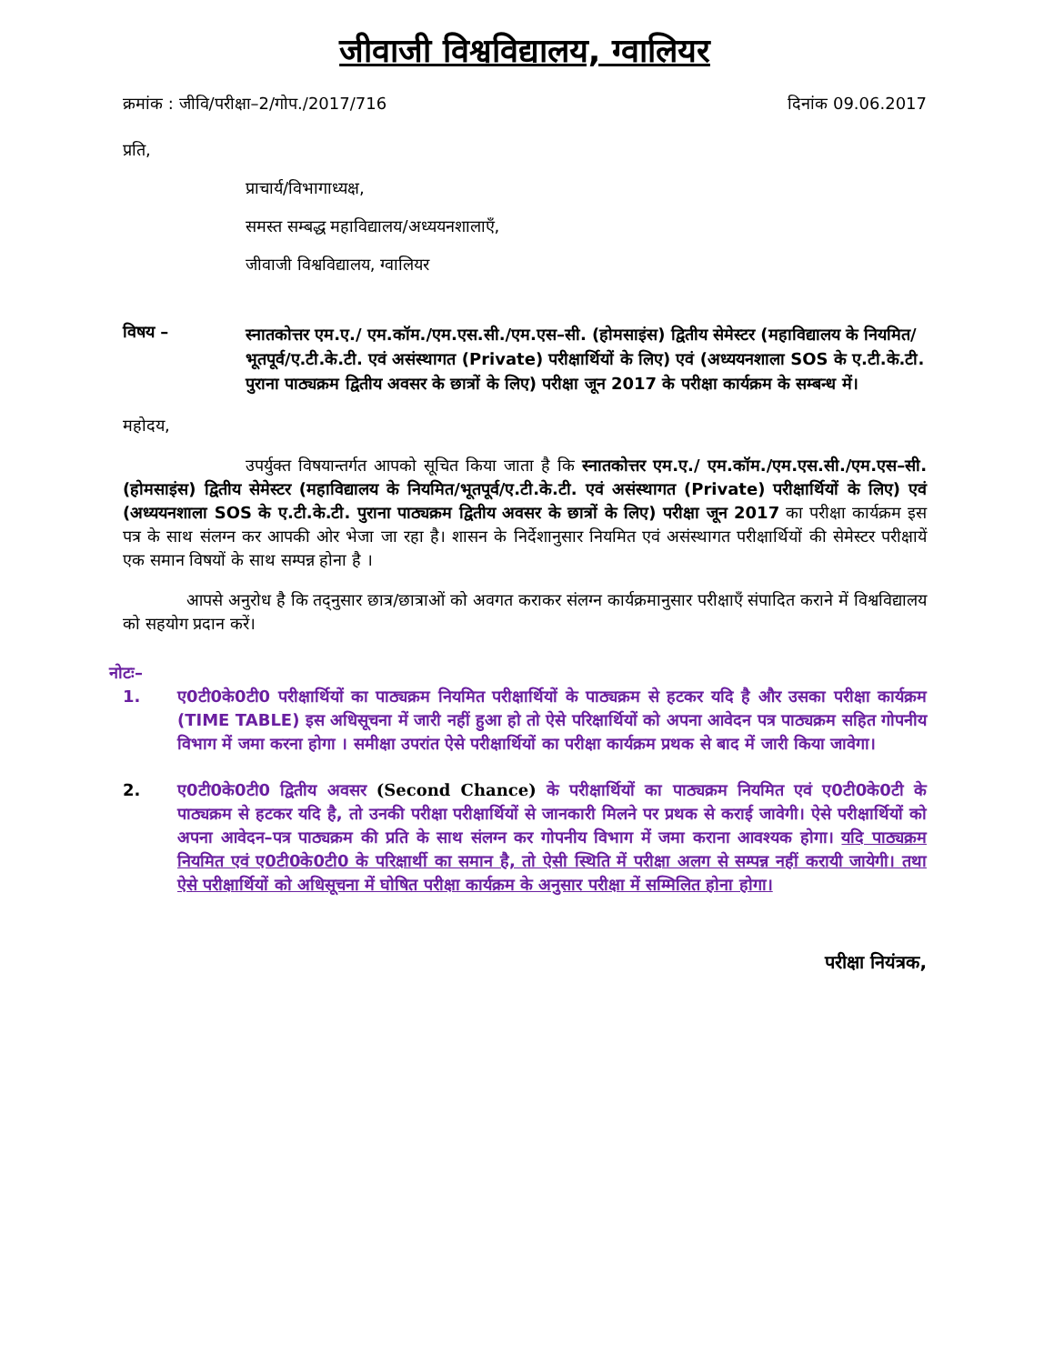जीवाजी विश्वविद्यालय, ग्वालियर
क्रमांक : जीवि/परीक्षा–2/गोप./2017/716 दिनांक 09.06.2017
प्रति,
प्राचार्य/विभागाध्यक्ष,
समस्त सम्बद्ध महाविद्यालय/अध्ययनशालाएँ,
जीवाजी विश्वविद्यालय, ग्वालियर
विषय –
स्नातकोत्तर एम.ए./ एम.कॉम./एम.एस.सी./एम.एस–सी. (होमसाइंस) द्वितीय सेमेस्टर (महाविद्यालय के नियमित/भूतपूर्व/ए.टी.के.टी. एवं असंस्थागत (Private) परीक्षार्थियों के लिए) एवं (अध्ययनशाला SOS के ए.टी.के.टी. पुराना पाठ्यक्रम द्वितीय अवसर के छात्रों के लिए) परीक्षा जून 2017 के परीक्षा कार्यक्रम के सम्बन्ध में।
महोदय,
उपर्युक्त विषयान्तर्गत आपको सूचित किया जाता है कि स्नातकोत्तर एम.ए./ एम.कॉम./एम.एस.सी./एम.एस–सी. (होमसाइंस) द्वितीय सेमेस्टर (महाविद्यालय के नियमित/भूतपूर्व/ए.टी.के.टी. एवं असंस्थागत (Private) परीक्षार्थियों के लिए) एवं (अध्ययनशाला SOS के ए.टी.के.टी. पुराना पाठ्यक्रम द्वितीय अवसर के छात्रों के लिए) परीक्षा जून 2017 का परीक्षा कार्यक्रम इस पत्र के साथ संलग्न कर आपकी ओर भेजा जा रहा है। शासन के निर्देशानुसार नियमित एवं असंस्थागत परीक्षार्थियों की सेमेस्टर परीक्षायें एक समान विषयों के साथ सम्पन्न होना है ।
आपसे अनुरोध है कि तद्नुसार छात्र/छात्राओं को अवगत कराकर संलग्न कार्यक्रमानुसार परीक्षाएँ संपादित कराने में विश्वविद्यालय को सहयोग प्रदान करें।
नोटः–
1. ए0टी0के0टी0 परीक्षार्थियों का पाठ्यक्रम नियमित परीक्षार्थियों के पाठ्यक्रम से हटकर यदि है और उसका परीक्षा कार्यक्रम (TIME TABLE) इस अधिसूचना में जारी नहीं हुआ हो तो ऐसे परिक्षार्थियों को अपना आवेदन पत्र पाठ्यक्रम सहित गोपनीय विभाग में जमा करना होगा । समीक्षा उपरांत ऐसे परीक्षार्थियों का परीक्षा कार्यक्रम प्रथक से बाद में जारी किया जावेगा।
2. ए0टी0के0टी0 द्वितीय अवसर (Second Chance) के परीक्षार्थियों का पाठ्यक्रम नियमित एवं ए0टी0के0टी के पाठ्यक्रम से हटकर यदि है, तो उनकी परीक्षा परीक्षार्थियों से जानकारी मिलने पर प्रथक से कराई जावेगी। ऐसे परीक्षार्थियों को अपना आवेदन–पत्र पाठ्यक्रम की प्रति के साथ संलग्न कर गोपनीय विभाग में जमा कराना आवश्यक होगा। यदि पाठ्यक्रम नियमित एवं ए0टी0के0टी0 के परिक्षार्थी का समान है, तो ऐसी स्थिति में परीक्षा अलग से सम्पन्न नहीं करायी जायेगी। तथा ऐसे परीक्षार्थियों को अधिसूचना में घोषित परीक्षा कार्यक्रम के अनुसार परीक्षा में सम्मिलित होना होगा।
परीक्षा नियंत्रक,